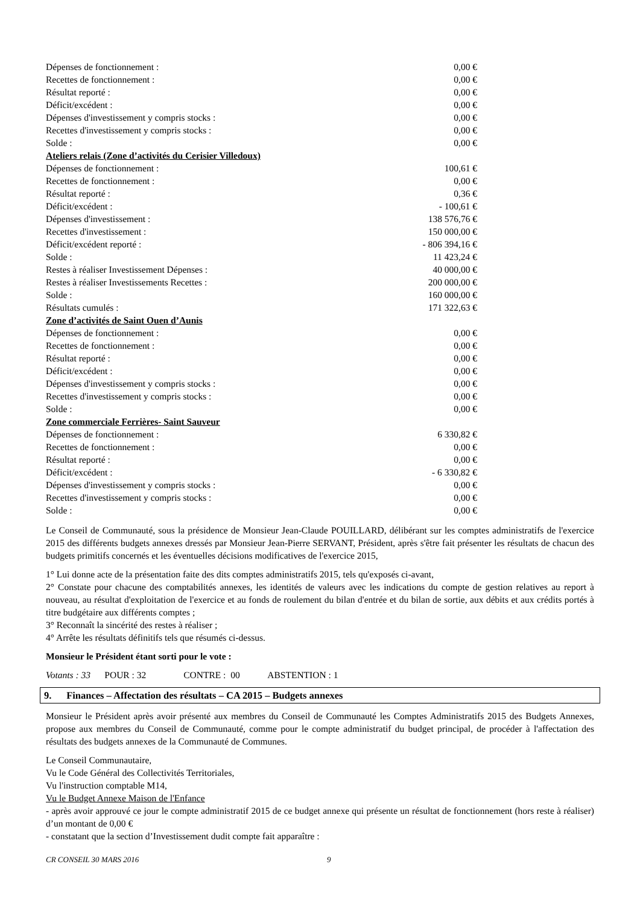| Dépenses de fonctionnement : | 0,00 € |
| Recettes de fonctionnement : | 0,00 € |
| Résultat reporté : | 0,00 € |
| Déficit/excédent : | 0,00 € |
| Dépenses d'investissement y compris stocks : | 0,00 € |
| Recettes d'investissement y compris stocks : | 0,00 € |
| Solde : | 0,00 € |
| Ateliers relais (Zone d’activités du Cerisier Villedoux) | |
| Dépenses de fonctionnement : | 100,61 € |
| Recettes de fonctionnement : | 0,00 € |
| Résultat reporté : | 0,36 € |
| Déficit/excédent : | - 100,61 € |
| Dépenses d'investissement : | 138 576,76 € |
| Recettes d'investissement : | 150 000,00 € |
| Déficit/excédent reporté : | - 806 394,16 € |
| Solde : | 11 423,24 € |
| Restes à réaliser Investissement Dépenses : | 40 000,00 € |
| Restes à réaliser Investissements Recettes : | 200 000,00 € |
| Solde : | 160 000,00 € |
| Résultats cumulés : | 171 322,63 € |
| Zone d’activités de Saint Ouen d’Aunis | |
| Dépenses de fonctionnement : | 0,00 € |
| Recettes de fonctionnement : | 0,00 € |
| Résultat reporté : | 0,00 € |
| Déficit/excédent : | 0,00 € |
| Dépenses d'investissement y compris stocks : | 0,00 € |
| Recettes d'investissement y compris stocks : | 0,00 € |
| Solde : | 0,00 € |
| Zone commerciale Ferrières- Saint Sauveur | |
| Dépenses de fonctionnement : | 6 330,82 € |
| Recettes de fonctionnement : | 0,00 € |
| Résultat reporté : | 0,00 € |
| Déficit/excédent : | - 6 330,82 € |
| Dépenses d'investissement y compris stocks : | 0,00 € |
| Recettes d'investissement y compris stocks : | 0,00 € |
| Solde : | 0,00 € |
Le Conseil de Communauté, sous la présidence de Monsieur Jean-Claude POUILLARD, délibérant sur les comptes administratifs de l'exercice 2015 des différents budgets annexes dressés par Monsieur Jean-Pierre SERVANT, Président, après s'être fait présenter les résultats de chacun des budgets primitifs concernés et les éventuelles décisions modificatives de l'exercice 2015,
1° Lui donne acte de la présentation faite des dits comptes administratifs 2015, tels qu'exposés ci-avant,
2° Constate pour chacune des comptabilités annexes, les identités de valeurs avec les indications du compte de gestion relatives au report à nouveau, au résultat d'exploitation de l'exercice et au fonds de roulement du bilan d'entrée et du bilan de sortie, aux débits et aux crédits portés à titre budgétaire aux différents comptes ;
3° Reconnaît la sincérité des restes à réaliser ;
4° Arrête les résultats définitifs tels que résumés ci-dessus.
Monsieur le Président étant sorti pour le vote :
Votants : 33 POUR : 32 CONTRE : 00 ABSTENTION : 1
9. Finances – Affectation des résultats – CA 2015 – Budgets annexes
Monsieur le Président après avoir présenté aux membres du Conseil de Communauté les Comptes Administratifs 2015 des Budgets Annexes, propose aux membres du Conseil de Communauté, comme pour le compte administratif du budget principal, de procéder à l'affectation des résultats des budgets annexes de la Communauté de Communes.
Le Conseil Communautaire,
Vu le Code Général des Collectivités Territoriales,
Vu l'instruction comptable M14,
Vu le Budget Annexe Maison de l'Enfance
- après avoir approuvé ce jour le compte administratif 2015 de ce budget annexe qui présente un résultat de fonctionnement (hors reste à réaliser) d’un montant de 0,00 €
- constatant que la section d’Investissement dudit compte fait apparaître :
CR CONSEIL 30 MARS 2016 9